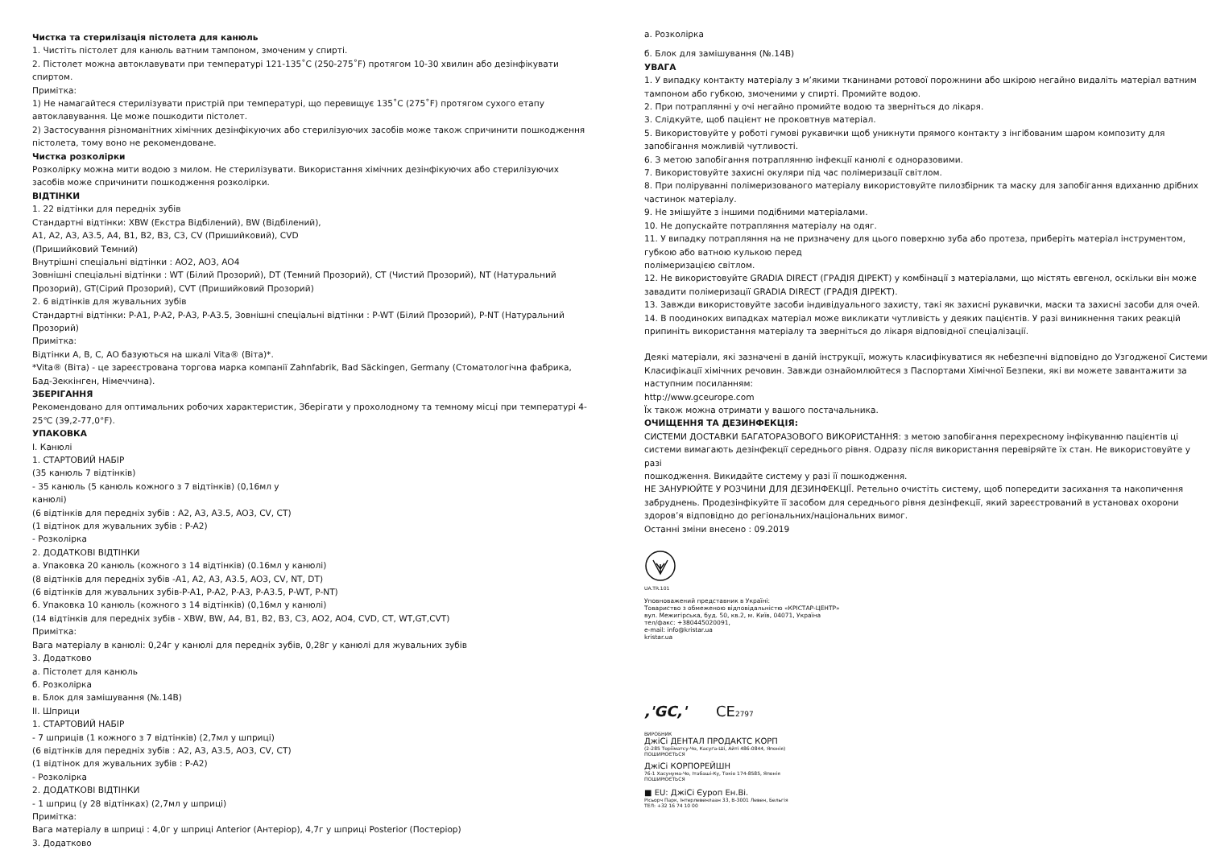Чистка та стерилізація пістолета для канюль
1. Чистіть пістолет для канюль ватним тампоном, змоченим у спирті.
2. Пістолет можна автоклавувати при температурі 121-135˚C (250-275˚F) протягом 10-30 хвилин або дезінфікувати спиртом.
Примітка:
1) Не намагайтеся стерилізувати пристрій при температурі, що перевищує 135˚C (275˚F) протягом сухого етапу автоклавування. Це може пошкодити пістолет.
2) Застосування різноманітних хімічних дезінфікуючих або стерилізуючих засобів може також спричинити пошкодження пістолета, тому воно не рекомендоване.
Чистка розколірки
Розколірку можна мити водою з милом. Не стерилізувати. Використання хімічних дезінфікуючих або стерилізуючих засобів може спричинити пошкодження розколірки.
ВІДТІНКИ
1. 22 відтінки для передніх зубів
Стандартні відтінки: XBW (Екстра Відбілений), BW (Відбілений),
A1, A2, A3, A3.5, A4, B1, B2, B3, C3, CV (Пришийковий), CVD
(Пришийковий Темний)
Внутрішні спеціальні відтінки : AO2, AO3, AO4
Зовнішні спеціальні відтінки : WT (Білий Прозорий), DT (Темний Прозорий), CT (Чистий Прозорий), NT (Натуральний Прозорий), GT(Сірий Прозорий), CVT (Пришийковий Прозорий)
2. 6 відтінків для жувальних зубів
Стандартні відтінки: P-A1, P-A2, P-A3, P-A3.5, Зовнішні спеціальні відтінки : P-WT (Білий Прозорий), P-NT (Натуральний Прозорий)
Примітка:
Відтінки A, B, C, AO базуються на шкалі Vita® (Віта)*.
*Vita® (Віта) - це зареєстрована торгова марка компанії Zahnfabrik, Bad Säckingen, Germany (Стоматологічна фабрика, Бад-Зеккінген, Німеччина).
ЗБЕРІГАННЯ
Рекомендовано для оптимальних робочих характеристик, Зберігати у прохолодному та темному місці при температурі 4-25℃ (39,2-77,0°F).
УПАКОВКА
I. Канюлі
1. СТАРТОВИЙ НАБІР
(35 канюль 7 відтінків)
- 35 канюль (5 канюль кожного з 7 відтінків) (0,16мл у
канюлі)
(6 відтінків для передніх зубів : A2, A3, A3.5, AO3, CV, CT)
(1 відтінок для жувальних зубів : P-A2)
- Розколірка
2. ДОДАТКОВІ ВІДТІНКИ
a. Упаковка 20 канюль (кожного з 14 відтінків) (0.16мл у канюлі)
(8 відтінків для передніх зубів -A1, A2, A3, A3.5, AO3, CV, NT, DT)
(6 відтінків для жувальних зубів-P-A1, P-A2, P-A3, P-A3.5, P-WT, P-NT)
б. Упаковка 10 канюль (кожного з 14 відтінків) (0,16мл у канюлі)
(14 відтінків для передніх зубів - XBW, BW, A4, B1, B2, B3, C3, AO2, AO4, CVD, CT, WT,GT,CVT)
Примітка:
Вага матеріалу в канюлі: 0,24г у канюлі для передніх зубів, 0,28г у канюлі для жувальних зубів
3. Додатково
a. Пістолет для канюль
б. Розколірка
в. Блок для замішування (№.14B)
II. Шприци
1. СТАРТОВИЙ НАБІР
- 7 шприців (1 кожного з 7 відтінків) (2,7мл у шприці)
(6 відтінків для передніх зубів : A2, A3, A3.5, AO3, CV, CT)
(1 відтінок для жувальних зубів : P-A2)
- Розколірка
2. ДОДАТКОВІ ВІДТІНКИ
- 1 шприц (у 28 відтінках) (2,7мл у шприці)
Примітка:
Вага матеріалу в шприці : 4,0г у шприці Anterior (Антеріор), 4,7г у шприці Posterior (Постеріор)
3. Додатково
a. Розколірка
б. Блок для замішування (№.14B)
УВАГА
1. У випадку контакту матеріалу з м’якими тканинами ротової порожнини або шкірою негайно видаліть матеріал ватним тампоном або губкою, змоченими у спирті. Промийте водою.
2. При потраплянні у очі негайно промийте водою та зверніться до лікаря.
3. Слідкуйте, щоб пацієнт не проковтнув матеріал.
5. Використовуйте у роботі гумові рукавички щоб уникнути прямого контакту з інгібованим шаром композиту для запобігання можливій чутливості.
6. З метою запобігання потраплянню інфекції канюлі є одноразовими.
7. Використовуйте захисні окуляри під час полімеризації світлом.
8. При поліруванні полімеризованого матеріалу використовуйте пилозбірник та маску для запобігання вдиханню дрібних частинок матеріалу.
9. Не змішуйте з іншими подібними матеріалами.
10. Не допускайте потрапляння матеріалу на одяг.
11. У випадку потрапляння на не призначену для цього поверхню зуба або протеза, приберіть матеріал інструментом, губкою або ватною кулькою перед
полімеризацією світлом.
12. Не використовуйте GRADIA DIRECT (ГРАДІЯ ДІРЕКТ) у комбінації з матеріалами, що містять евгенол, оскільки він може завадити полімеризації GRADIA DIRECT (ГРАДІЯ ДІРЕКТ).
13. Завжди використовуйте засоби індивідуального захисту, такі як захисні рукавички, маски та захисні засоби для очей.
14. В поодиноких випадках матеріал може викликати чутливість у деяких пацієнтів. У разі виникнення таких реакцій припиніть використання матеріалу та зверніться до лікаря відповідної спеціалізації.
Деякі матеріали, які зазначені в даній інструкції, можуть класифікуватися як небезпечні відповідно до Узгодженої Системи Класифікації хімічних речовин. Завжди ознайомлюйтеся з Паспортами Хімічної Безпеки, які ви можете завантажити за наступним посиланням:
http://www.gceurope.com
Їх також можна отримати у вашого постачальника.
ОЧИЩЕННЯ ТА ДЕЗИНФЕКЦІЯ:
СИСТЕМИ ДОСТАВКИ БАГАТОРАЗОВОГО ВИКОРИСТАННЯ: з метою запобігання перехресному інфікуванню пацієнтів ці системи вимагають дезінфекції середнього рівня. Одразу після використання перевіряйте їх стан. Не використовуйте у разі
пошкодження. Викидайте систему у разі її пошкодження.
НЕ ЗАНУРЮЙТЕ У РОЗЧИНИ ДЛЯ ДЕЗИНФЕКЦІЇ. Ретельно очистіть систему, щоб попередити засихання та накопичення забруднень. Продезінфікуйте її засобом для середнього рівня дезінфекції, який зареєстрований в установах охорони здоров’я відповідно до регіональних/національних вимог.
Останні зміни внесено : 09.2019
UA.TR.101
Уповноважений представник в Україні:
Товариство з обмеженою відповідальністю «КРІСТАР-ЦЕНТР»
вул. Межигірська, буд. 50, кв.2, м. Київ, 04071, Україна
тел/факс: +380445020091,
e-mail: info@kristar.ua
kristar.ua
,'GC,' CE 2797
ВИРОБНИК
ДжіСі ДЕНТАЛ ПРОДАКТС КОРП
(2-285 Торіїматсу-Чо, Касуґа-Ші, Айті 486-0844, Японія)
ПОШИРЮЄТЬСЯ
ДжіСі КОРПОРЕЙШН
76-1 Хасунума-Чо, Ітабаші-Ку, Токіо 174-8585, Японія
ПОШИРЮЄТЬСЯ
■ EU: ДжіСі Єуроп Ен.Ві.
Рісьорч Парк, Інтерлевенлаан 33, B-3001 Левен, Бельгія
ТЕЛ: +32 16 74 10 00